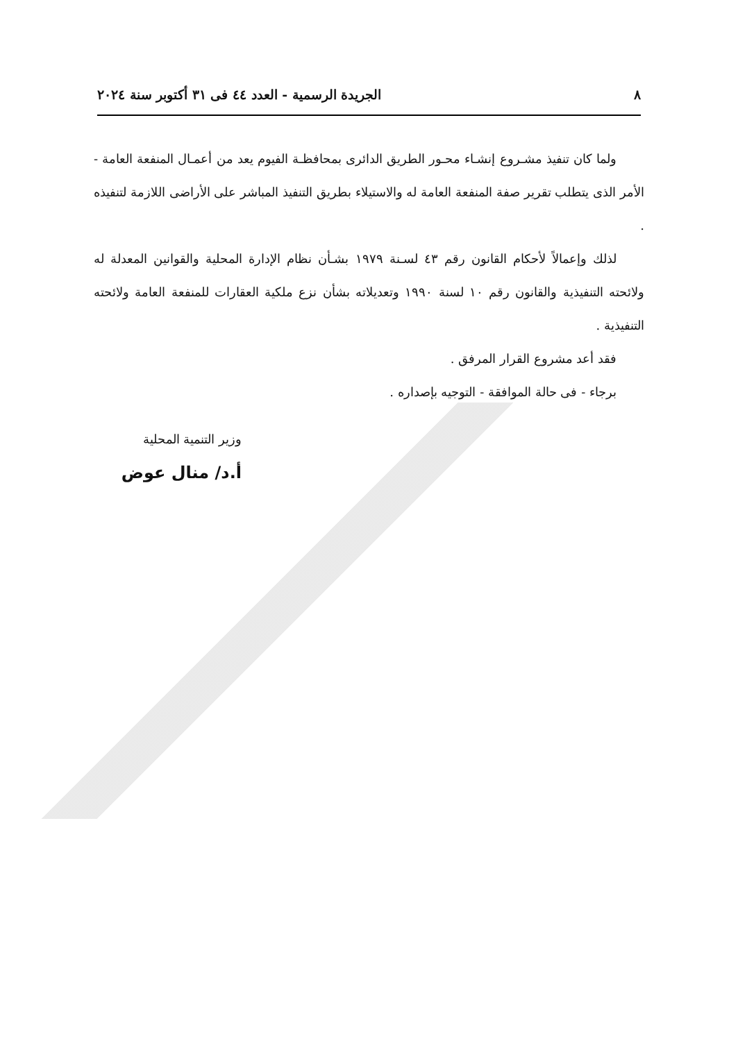٨ الجريدة الرسمية - العدد ٤٤ فى ٣١ أكتوبر سنة ٢٠٢٤
ولما كان تنفيذ مشـروع إنشـاء محـور الطريق الدائرى بمحافظـة الفيوم يعد من أعمـال المنفعة العامة - الأمر الذى يتطلب تقرير صفة المنفعة العامة له والاستيلاء بطريق التنفيذ المباشر على الأراضى اللازمة لتنفيذه .
لذلك وإعمالاً لأحكام القانون رقم ٤٣ لسـنة ١٩٧٩ بشـأن نظام الإدارة المحلية والقوانين المعدلة له ولائحته التنفيذية والقانون رقم ١٠ لسنة ١٩٩٠ وتعديلاته بشأن نزع ملكية العقارات للمنفعة العامة ولائحته التنفيذية .
فقد أعد مشروع القرار المرفق .
برجاء - فى حالة الموافقة - التوجيه بإصداره .
وزير التنمية المحلية
أ.د/ منال عوض